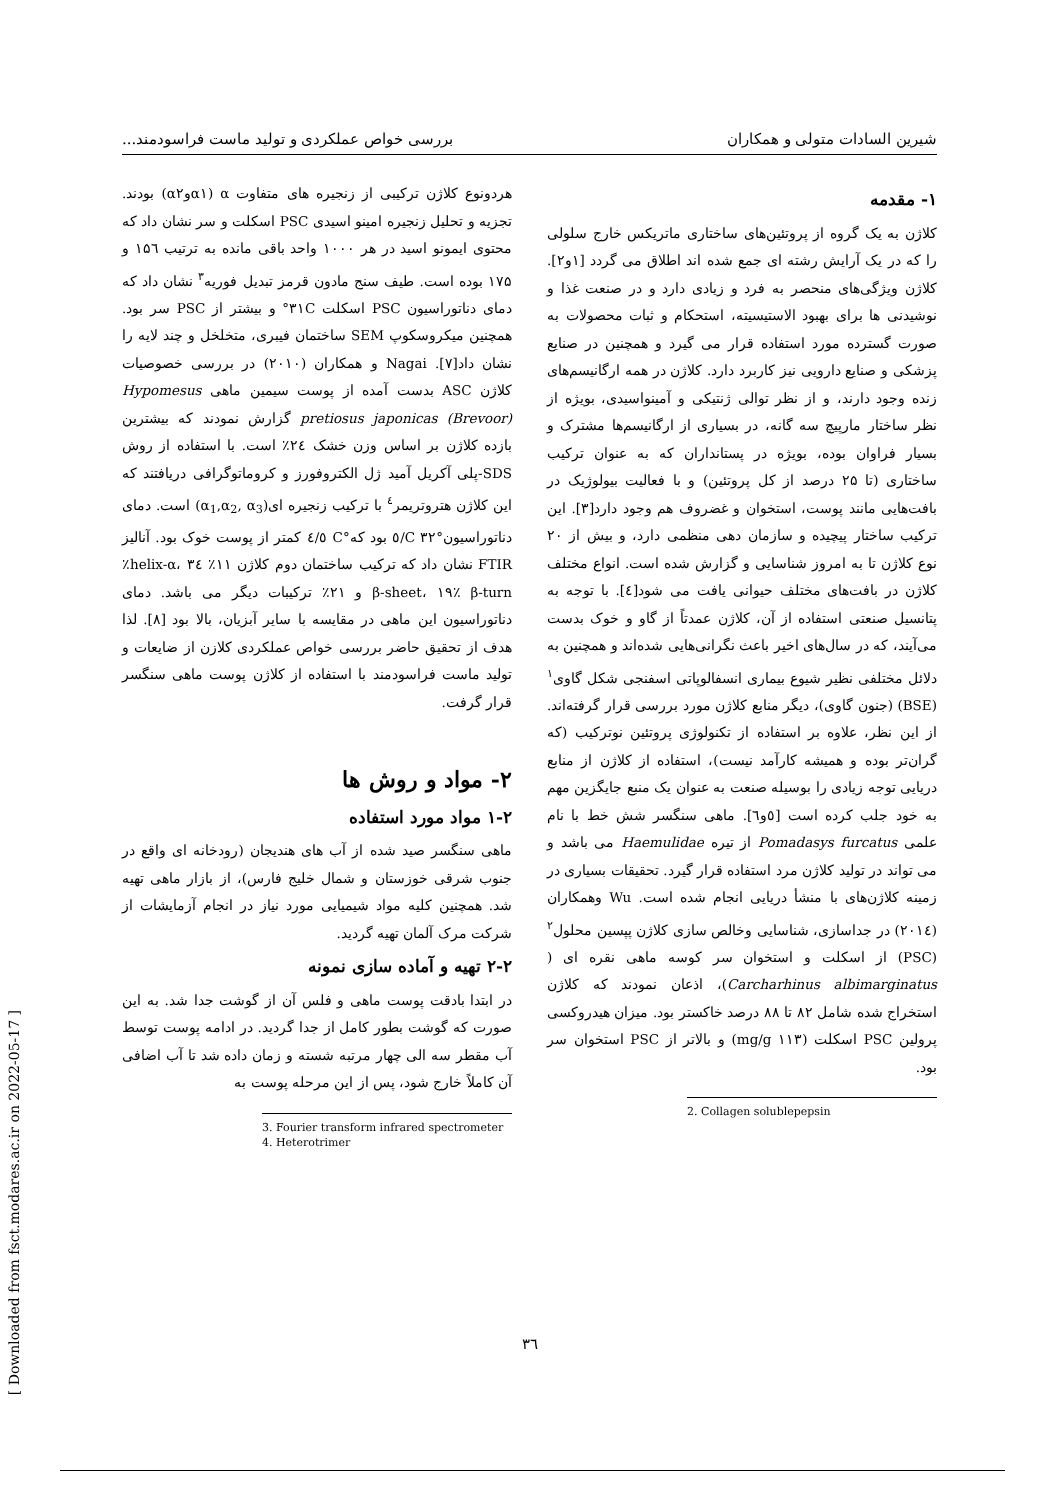شیرین السادات متولی و همکاران بررسی خواص عملکردی و تولید ماست فراسودمند...
۱- مقدمه
کلاژن به یک گروه از پروتئین‌های ساختاری ماتریکس خارج سلولی را که در یک آرایش رشته ای جمع شده اند اطلاق می گردد [۱و۲]. کلاژن ویژگی‌های منحصر به فرد و زیادی دارد و در صنعت غذا و نوشیدنی ها برای بهبود الاستیسیته، استحکام و ثبات محصولات به صورت گسترده مورد استفاده قرار می گیرد و همچنین در صنایع پزشکی و صنایع دارویی نیز کاربرد دارد. کلاژن در همه ارگانیسم‌های زنده وجود دارند، و از نظر توالی ژنتیکی و آمینواسیدی، بویژه از نظر ساختار مارپیچ سه گانه، در بسیاری از ارگانیسم‌ها مشترک و بسیار فراوان بوده، بویژه در پستانداران که به عنوان ترکیب ساختاری (تا ۲۵ درصد از کل پروتئین) و با فعالیت بیولوژیک در بافت‌هایی مانند پوست، استخوان و غضروف هم وجود دارد[۳]. این ترکیب ساختار پیچیده و سازمان دهی منظمی دارد، و بیش از ۲۰ نوع کلاژن تا به امروز شناسایی و گزارش شده است. انواع مختلف کلاژن در بافت‌های مختلف حیوانی یافت می شود[٤]. با توجه به پتانسیل صنعتی استفاده از آن، کلاژن عمدتاً از گاو و خوک بدست می‌آیند، که در سال‌های اخیر باعث نگرانی‌هایی شده‌اند و همچنین به دلائل مختلفی نظیر شیوع بیماری انسفالوپاتی اسفنجی شکل گاوی<sup>۱</sup> (BSE) (جنون گاوی)، دیگر منابع کلاژن مورد بررسی قرار گرفته‌اند. از این نظر، علاوه بر استفاده از تکنولوژی پروتئین نوترکیب (که گران‌تر بوده و همیشه کارآمد نیست)، استفاده از کلاژن از منابع دریایی توجه زیادی را بوسیله صنعت به عنوان یک منبع جایگزین مهم به خود جلب کرده است [٥و٦]. ماهی سنگسر شش خط با نام علمی Pomadasys furcatus از تیره Haemulidae می باشد و می تواند در تولید کلاژن مرد استفاده قرار گیرد. تحقیقات بسیاری در زمینه کلاژن‌های با منشأ دریایی انجام شده است. Wu وهمکاران (۲۰۱٤) در جداسازی، شناسایی وخالص سازی کلاژن پپسین محلول<sup>۲</sup> (PSC) از اسکلت و استخوان سر کوسه ماهی نقره ای ( Carcharhinus albimarginatus)، اذعان نمودند که کلاژن استخراج شده شامل ۸۲ تا ۸۸ درصد خاکستر بود. میزان هیدروکسی پرولین PSC اسکلت (۱۱۳ mg/g) و بالاتر از PSC استخوان سر بود.
2. Collagen solublepepsin
هردونوع کلاژن ترکیبی از زنجیره های متفاوت α (α۱وα۲) بودند. تجزیه و تحلیل زنجیره امینو اسیدی PSC اسکلت و سر نشان داد که محتوی ایمونو اسید در هر ۱۰۰۰ واحد باقی مانده به ترتیب ۱۵٦ و ۱۷۵ بوده است. طیف سنج مادون قرمز تبدیل فوریه<sup>۳</sup> نشان داد که دمای دناتوراسیون PSC اسکلت ۳۱C° و بیشتر از PSC سر بود. همچنین میکروسکوپ SEM ساختمان فیبری، متخلخل و چند لایه را نشان داد[۷]. Nagai و همکاران (۲۰۱۰) در بررسی خصوصیات کلاژن ASC بدست آمده از پوست سیمین ماهی Hypomesus pretiosus japonicas (Brevoor) گزارش نمودند که بیشترین بازده کلاژن بر اساس وزن خشک ۲٤٪ است. با استفاده از روش SDS-پلی آکریل آمید ژل الکتروفورز و کروماتوگرافی دریافتند که این کلاژن هتروتریمر<sup>٤</sup> با ترکیب زنجیره ای(α<sub>1</sub>,α<sub>2</sub>, α<sub>3</sub>) است. دمای دناتوراسیون°C ۳۲/٥ بود که°C ٤/٥ کمتر از پوست خوک بود. آنالیز FTIR نشان داد که ترکیب ساختمان دوم کلاژن ۱۱٪ helix-α، ۳٤٪ β-sheet، ۱۹٪ β-turn و ۲۱٪ ترکیبات دیگر می باشد. دمای دناتوراسیون این ماهی در مقایسه با سایر آبزیان، بالا بود [۸]. لذا هدف از تحقیق حاضر بررسی خواص عملکردی کلازن از ضایعات و تولید ماست فراسودمند با استفاده از کلاژن پوست ماهی سنگسر قرار گرفت.
۲- مواد و روش ها
۱-۲ مواد مورد استفاده
ماهی سنگسر صید شده از آب های هندیجان (رودخانه ای واقع در جنوب شرقی خوزستان و شمال خلیج فارس)، از بازار ماهی تهیه شد. همچنین کلیه مواد شیمیایی مورد نیاز در انجام آزمایشات از شرکت مرک آلمان تهیه گردید.
۲-۲ تهیه و آماده سازی نمونه
در ابتدا بادقت پوست ماهی و فلس آن از گوشت جدا شد. به این صورت که گوشت بطور کامل از جدا گردید. در ادامه پوست توسط آب مقطر سه الی چهار مرتبه شسته و زمان داده شد تا آب اضافی آن کاملاً خارج شود، پس از این مرحله پوست به
3. Fourier transform infrared spectrometer
4. Heterotrimer
۳٦
[ Downloaded from fsct.modares.ac.ir on 2022-05-17 ]